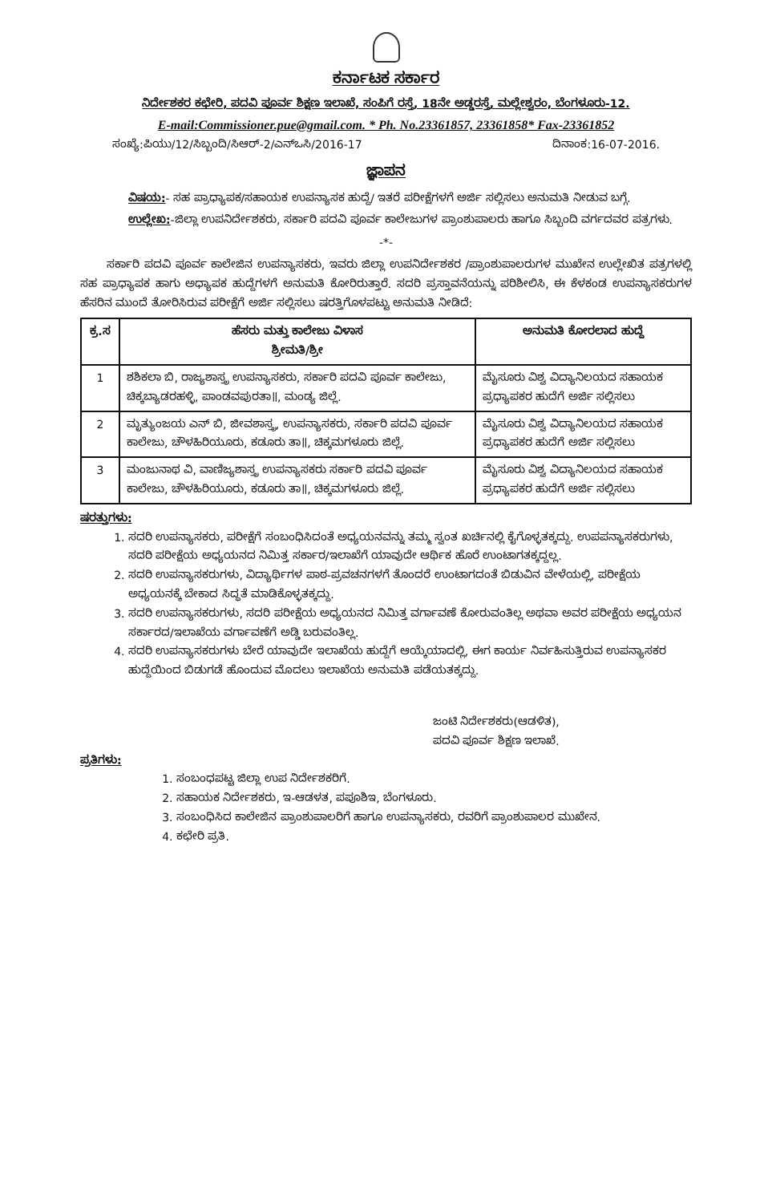ಕರ್ನಾಟಕ ಸರ್ಕಾರ
ನಿರ್ದೇಶಕರ ಕಛೇರಿ, ಪದವಿ ಪೂರ್ವ ಶಿಕ್ಷಣ ಇಲಾಖೆ, ಸಂಪಿಗೆ ರಸ್ತೆ, 18ನೇ ಅಡ್ಡರಸ್ತೆ, ಮಲ್ಲೇಶ್ವರಂ, ಬೆಂಗಳೂರು-12.
E-mail:Commissioner.pue@gmail.com. * Ph. No.23361857, 23361858* Fax-23361852
ಸಂಖ್ಯೆ:ಪಿಯು/12/ಸಿಬ್ಬಂದಿ/ಸಿಆರ್-2/ಎನ್‌ಒಸಿ/2016-17 ದಿನಾಂಕ:16-07-2016.
ಜ್ಞಾಪನ
ವಿಷಯ:- ಸಹ ಪ್ರಾಧ್ಯಾಪಕ/ಸಹಾಯಕ ಉಪನ್ಯಾಸಕ ಹುದ್ದೆ/ ಇತರೆ ಪರೀಕ್ಷೆಗಳಗೆ ಅರ್ಜಿ ಸಲ್ಲಿಸಲು ಅನುಮತಿ ನೀಡುವ ಬಗ್ಗೆ.
ಉಲ್ಲೇಖ:-ಜಿಲ್ಲಾ ಉಪನಿರ್ದೇಶಕರು, ಸರ್ಕಾರಿ ಪದವಿ ಪೂರ್ವ ಕಾಲೇಜುಗಳ ಪ್ರಾಂಶುಪಾಲರು ಹಾಗೂ ಸಿಬ್ಬಂದಿ ವರ್ಗದವರ ಪತ್ರಗಳು.
-*-
ಸರ್ಕಾರಿ ಪದವಿ ಪೂರ್ವ ಕಾಲೇಜಿನ ಉಪನ್ಯಾಸಕರು, ಇವರು ಜಿಲ್ಲಾ ಉಪನಿರ್ದೇಶಕರ /ಪ್ರಾಂಶುಪಾಲರುಗಳ ಮುಖೇನ ಉಲ್ಲೇಖಿತ ಪತ್ರಗಳಲ್ಲಿ ಸಹ ಪ್ರಾಧ್ಯಾಪಕ ಹಾಗು ಅಧ್ಯಾಪಕ ಹುದ್ದೆಗಳಗೆ ಅನುಮತಿ ಕೋರಿರುತ್ತಾರೆ. ಸದರಿ ಪ್ರಸ್ತಾವನೆಯನ್ನು ಪರಿಶೀಲಿಸಿ, ಈ ಕೆಳಕಂಡ ಉಪನ್ಯಾಸಕರುಗಳ ಹೆಸರಿನ ಮುಂದೆ ತೋರಿಸಿರುವ ಪರೀಕ್ಷೆಗೆ ಅರ್ಜಿ ಸಲ್ಲಿಸಲು ಷರತ್ತಿಗೊಳಪಟ್ಟು ಅನುಮತಿ ನೀಡಿದೆ:
| ಕ್ರ.ಸ | ಹೆಸರು ಮತ್ತು ಕಾಲೇಜು ವಿಳಾಸ ಶ್ರೀಮತಿ/ಶ್ರೀ | ಅನುಮತಿ ಕೋರಲಾದ ಹುದ್ದೆ |
| --- | --- | --- |
| 1 | ಶಶಿಕಲಾ ಬಿ, ರಾಜ್ಯಶಾಸ್ತ್ರ ಉಪನ್ಯಾಸಕರು, ಸರ್ಕಾರಿ ಪದವಿ ಪೂರ್ವ ಕಾಲೇಜು, ಚಿಕ್ಕಬ್ಯಾಡರಹಳ್ಳಿ, ಪಾಂಡವಪುರತಾ॥, ಮಂಡ್ಯ ಜಿಲ್ಲೆ. | ಮೈಸೂರು ವಿಶ್ವ ವಿದ್ಯಾನಿಲಯದ ಸಹಾಯಕ ಪ್ರಧ್ಯಾಪಕರ ಹುದೆಗೆ ಅರ್ಜಿ ಸಲ್ಲಿಸಲು |
| 2 | ಮೃತ್ಯುಂಜಯ ಎನ್ ಬಿ, ಜೀವಶಾಸ್ತ್ರ, ಉಪನ್ಯಾಸಕರು, ಸರ್ಕಾರಿ ಪದವಿ ಪೂರ್ವ ಕಾಲೇಜು, ಚೌಳಹಿರಿಯೂರು, ಕಡೂರು ತಾ॥, ಚಿಕ್ಕಮಗಳೂರು ಜಿಲ್ಲೆ. | ಮೈಸೂರು ವಿಶ್ವ ವಿದ್ಯಾನಿಲಯದ ಸಹಾಯಕ ಪ್ರಧ್ಯಾಪಕರ ಹುದೆಗೆ ಅರ್ಜಿ ಸಲ್ಲಿಸಲು |
| 3 | ಮಂಜುನಾಥ ವಿ, ವಾಣಿಜ್ಯಶಾಸ್ತ್ರ ಉಪನ್ಯಾಸಕರು ಸರ್ಕಾರಿ ಪದವಿ ಪೂರ್ವ ಕಾಲೇಜು, ಚೌಳಹಿರಿಯೂರು, ಕಡೂರು ತಾ॥, ಚಿಕ್ಕಮಗಳೂರು ಜಿಲ್ಲೆ. | ಮೈಸೂರು ವಿಶ್ವ ವಿದ್ಯಾನಿಲಯದ ಸಹಾಯಕ ಪ್ರಧ್ಯಾಪಕರ ಹುದೆಗೆ ಅರ್ಜಿ ಸಲ್ಲಿಸಲು |
ಷರತ್ತುಗಳು:
1. ಸದರಿ ಉಪನ್ಯಾಸಕರು, ಪರೀಕ್ಷೆಗೆ ಸಂಬಂಧಿಸಿದಂತೆ ಅಧ್ಯಯನವನ್ನು ತಮ್ಮ ಸ್ವಂತ ಖರ್ಚಿನಲ್ಲಿ ಕೈಗೊಳ್ಳತಕ್ಕದ್ದು. ಉಪಪನ್ಯಾಸಕರುಗಳು, ಸದರಿ ಪರೀಕ್ಷೆಯ ಅಧ್ಯಯನದ ನಿಮಿತ್ತ ಸರ್ಕಾರ/ಇಲಾಖೆಗೆ ಯಾವುದೇ ಆರ್ಥಿಕ ಹೊರೆ ಉಂಟಾಗತಕ್ಕದ್ದಲ್ಲ.
2. ಸದರಿ ಉಪನ್ಯಾಸಕರುಗಳು, ವಿದ್ಯಾರ್ಥಿಗಳ ಪಾಠ-ಪ್ರವಚನಗಳಗೆ ತೊಂದರೆ ಉಂಟಾಗದಂತೆ ಬಿಡುವಿನ ವೇಳೆಯಲ್ಲಿ, ಪರೀಕ್ಷೆಯ ಅಧ್ಯಯನಕ್ಕೆ ಬೇಕಾದ ಸಿದ್ಧತೆ ಮಾಡಿಕೊಳ್ಳತಕ್ಕದ್ದು.
3. ಸದರಿ ಉಪನ್ಯಾಸಕರುಗಳು, ಸದರಿ ಪರೀಕ್ಷೆಯ ಅಧ್ಯಯನದ ನಿಮಿತ್ತ ವರ್ಗಾವಣೆ ಕೋರುವಂತಿಲ್ಲ ಅಥವಾ ಅವರ ಪರೀಕ್ಷೆಯ ಅಧ್ಯಯನ ಸರ್ಕಾರದ/ಇಲಾಖೆಯ ವರ್ಗಾವಣೆಗೆ ಅಡ್ಡಿ ಬರುವಂತಿಲ್ಲ.
4. ಸದರಿ ಉಪನ್ಯಾಸಕರುಗಳು ಬೇರೆ ಯಾವುದೇ ಇಲಾಖೆಯ ಹುದ್ದೆಗೆ ಆಯ್ಕೆಯಾದಲ್ಲಿ, ಈಗ ಕಾರ್ಯ ನಿರ್ವಹಿಸುತ್ತಿರುವ ಉಪನ್ಯಾಸಕರ ಹುದ್ದೆಯಿಂದ ಬಿಡುಗಡೆ ಹೊಂದುವ ಮೊದಲು ಇಲಾಖೆಯ ಅನುಮತಿ ಪಡೆಯತಕ್ಕದ್ದು.
ಜಂಟಿ ನಿರ್ದೇಶಕರು(ಆಡಳಿತ),
ಪದವಿ ಪೂರ್ವ ಶಿಕ್ಷಣ ಇಲಾಖೆ.
ಪ್ರತಿಗಳು:
1. ಸಂಬಂಧಪಟ್ಟ ಜಿಲ್ಲಾ ಉಪ ನಿರ್ದೇಶಕರಿಗೆ.
2. ಸಹಾಯಕ ನಿರ್ದೇಶಕರು, ಇ-ಆಡಳತ, ಪಪೂಶಿಇ, ಬೆಂಗಳೂರು.
3. ಸಂಬಂಧಿಸಿದ ಕಾಲೇಜಿನ ಪ್ರಾಂಶುಪಾಲರಿಗೆ ಹಾಗೂ ಉಪನ್ಯಾಸಕರು, ರವರಿಗೆ ಪ್ರಾಂಶುಪಾಲರ ಮುಖೇನ.
4. ಕಛೇರಿ ಪ್ರತಿ.